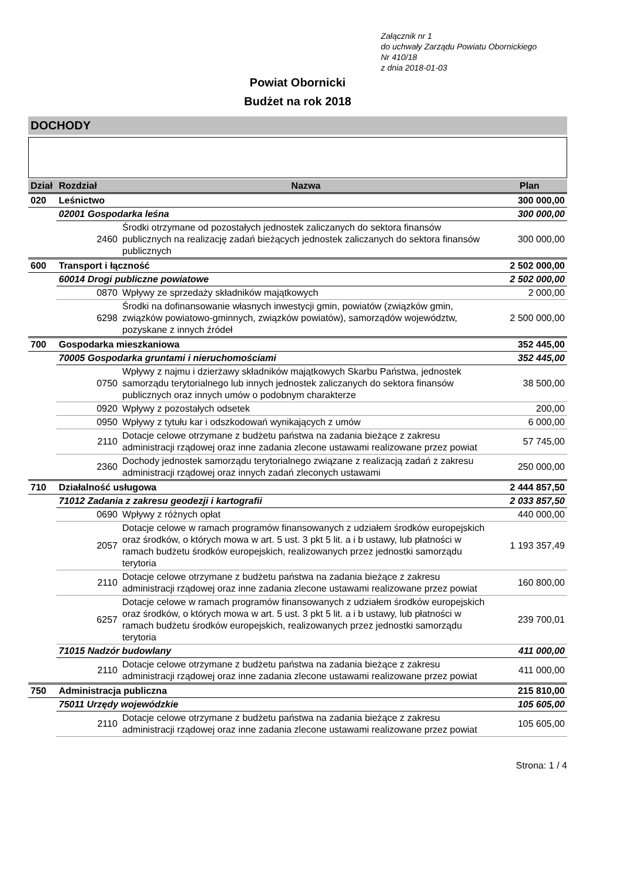Załącznik nr 1
do uchwały Zarządu Powiatu Obornickiego
Nr 410/18
z dnia 2018-01-03
Powiat Obornicki
Budżet na rok 2018
DOCHODY
| Dział | Rozdział | Nazwa | Plan |
| --- | --- | --- | --- |
| 020 | Leśnictwo | | 300 000,00 |
| | 02001 Gospodarka leśna | | 300 000,00 |
| | 2460 | Środki otrzymane od pozostałych jednostek zaliczanych do sektora finansów publicznych na realizację zadań bieżących jednostek zaliczanych do sektora finansów publicznych | 300 000,00 |
| 600 | Transport i łączność | | 2 502 000,00 |
| | 60014 Drogi publiczne powiatowe | | 2 502 000,00 |
| | 0870 | Wpływy ze sprzedaży składników majątkowych | 2 000,00 |
| | 6298 | Środki na dofinansowanie własnych inwestycji gmin, powiatów (związków gmin, związków powiatowo-gminnych, związków powiatów), samorządów województw, pozyskane z innych źródeł | 2 500 000,00 |
| 700 | Gospodarka mieszkaniowa | | 352 445,00 |
| | 70005 Gospodarka gruntami i nieruchomościami | | 352 445,00 |
| | 0750 | Wpływy z najmu i dzierżawy składników majątkowych Skarbu Państwa, jednostek samorządu terytorialnego lub innych jednostek zaliczanych do sektora finansów publicznych oraz innych umów o podobnym charakterze | 38 500,00 |
| | 0920 | Wpływy z pozostałych odsetek | 200,00 |
| | 0950 | Wpływy z tytułu kar i odszkodowań wynikających z umów | 6 000,00 |
| | 2110 | Dotacje celowe otrzymane z budżetu państwa na zadania bieżące z zakresu administracji rządowej oraz inne zadania zlecone ustawami realizowane przez powiat | 57 745,00 |
| | 2360 | Dochody jednostek samorządu terytorialnego związane z realizacją zadań z zakresu administracji rządowej oraz innych zadań zleconych ustawami | 250 000,00 |
| 710 | Działalność usługowa | | 2 444 857,50 |
| | 71012 Zadania z zakresu geodezji i kartografii | | 2 033 857,50 |
| | 0690 | Wpływy z różnych opłat | 440 000,00 |
| | 2057 | Dotacje celowe w ramach programów finansowanych z udziałem środków europejskich oraz środków, o których mowa w art. 5 ust. 3 pkt 5 lit. a i b ustawy, lub płatności w ramach budżetu środków europejskich, realizowanych przez jednostki samorządu terytoria | 1 193 357,49 |
| | 2110 | Dotacje celowe otrzymane z budżetu państwa na zadania bieżące z zakresu administracji rządowej oraz inne zadania zlecone ustawami realizowane przez powiat | 160 800,00 |
| | 6257 | Dotacje celowe w ramach programów finansowanych z udziałem środków europejskich oraz środków, o których mowa w art. 5 ust. 3 pkt 5 lit. a i b ustawy, lub płatności w ramach budżetu środków europejskich, realizowanych przez jednostki samorządu terytoria | 239 700,01 |
| | 71015 Nadzór budowlany | | 411 000,00 |
| | 2110 | Dotacje celowe otrzymane z budżetu państwa na zadania bieżące z zakresu administracji rządowej oraz inne zadania zlecone ustawami realizowane przez powiat | 411 000,00 |
| 750 | Administracja publiczna | | 215 810,00 |
| | 75011 Urzędy wojewódzkie | | 105 605,00 |
| | 2110 | Dotacje celowe otrzymane z budżetu państwa na zadania bieżące z zakresu administracji rządowej oraz inne zadania zlecone ustawami realizowane przez powiat | 105 605,00 |
Strona: 1 / 4